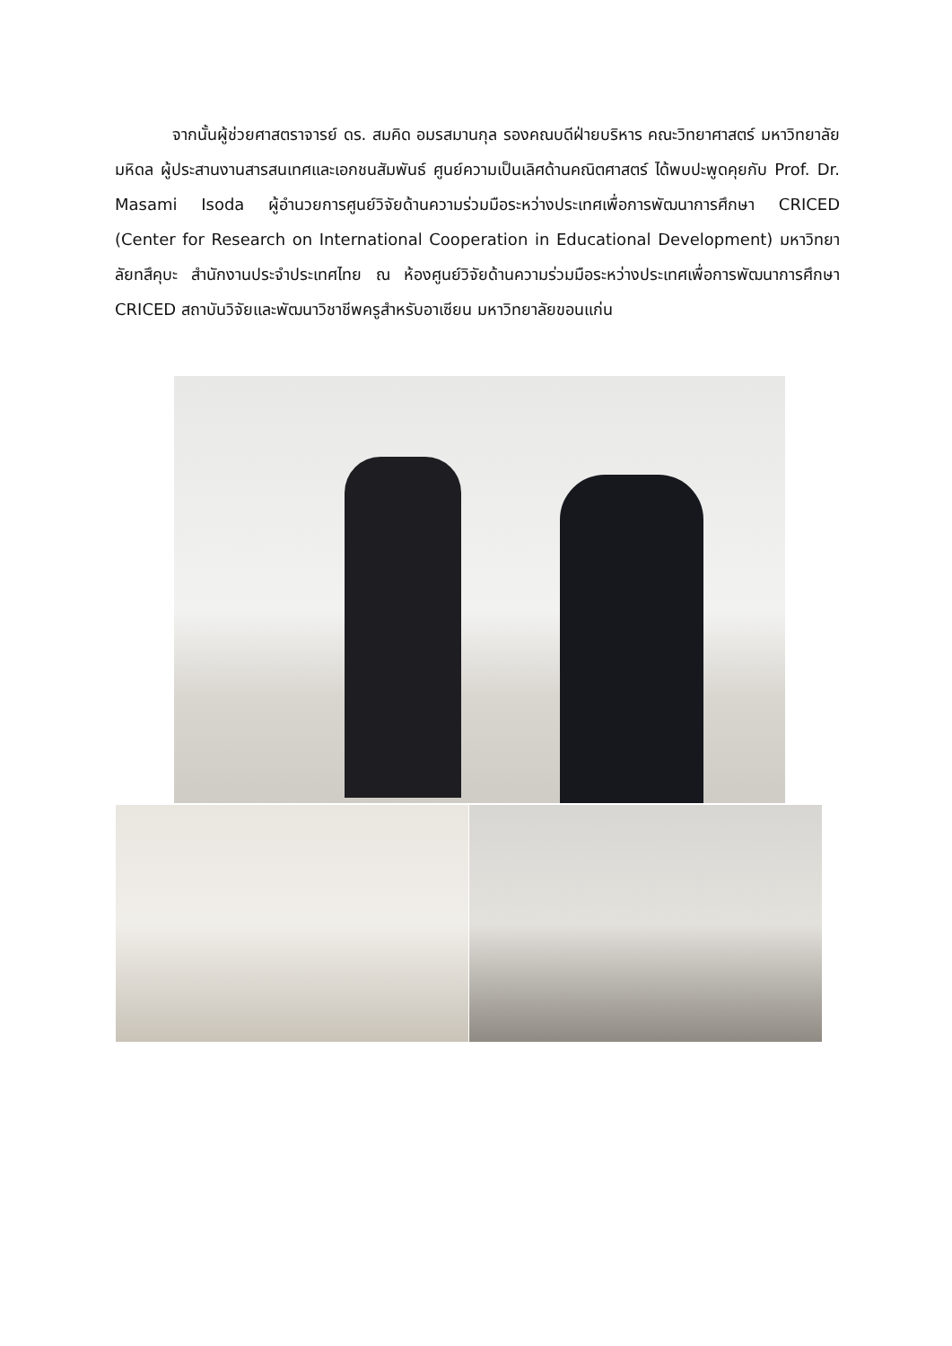จากนั้นผู้ช่วยศาสตราจารย์ ดร. สมคิด อมรสมานกุล รองคณบดีฝ่ายบริหาร คณะวิทยาศาสตร์ มหาวิทยาลัยมหิดล ผู้ประสานงานสารสนเทศและเอกชนสัมพันธ์ ศูนย์ความเป็นเลิศด้านคณิตศาสตร์ ได้พบปะพูดคุยกับ Prof. Dr. Masami Isoda ผู้อำนวยการศูนย์วิจัยด้านความร่วมมือระหว่างประเทศเพื่อการพัฒนาการศึกษา CRICED (Center for Research on International Cooperation in Educational Development) มหาวิทยาลัยทสึคุบะ สำนักงานประจำประเทศไทย ณ ห้องศูนย์วิจัยด้านความร่วมมือระหว่างประเทศเพื่อการพัฒนาการศึกษา CRICED สถาบันวิจัยและพัฒนาวิชาชีพครูสำหรับอาเซียน มหาวิทยาลัยขอนแก่น